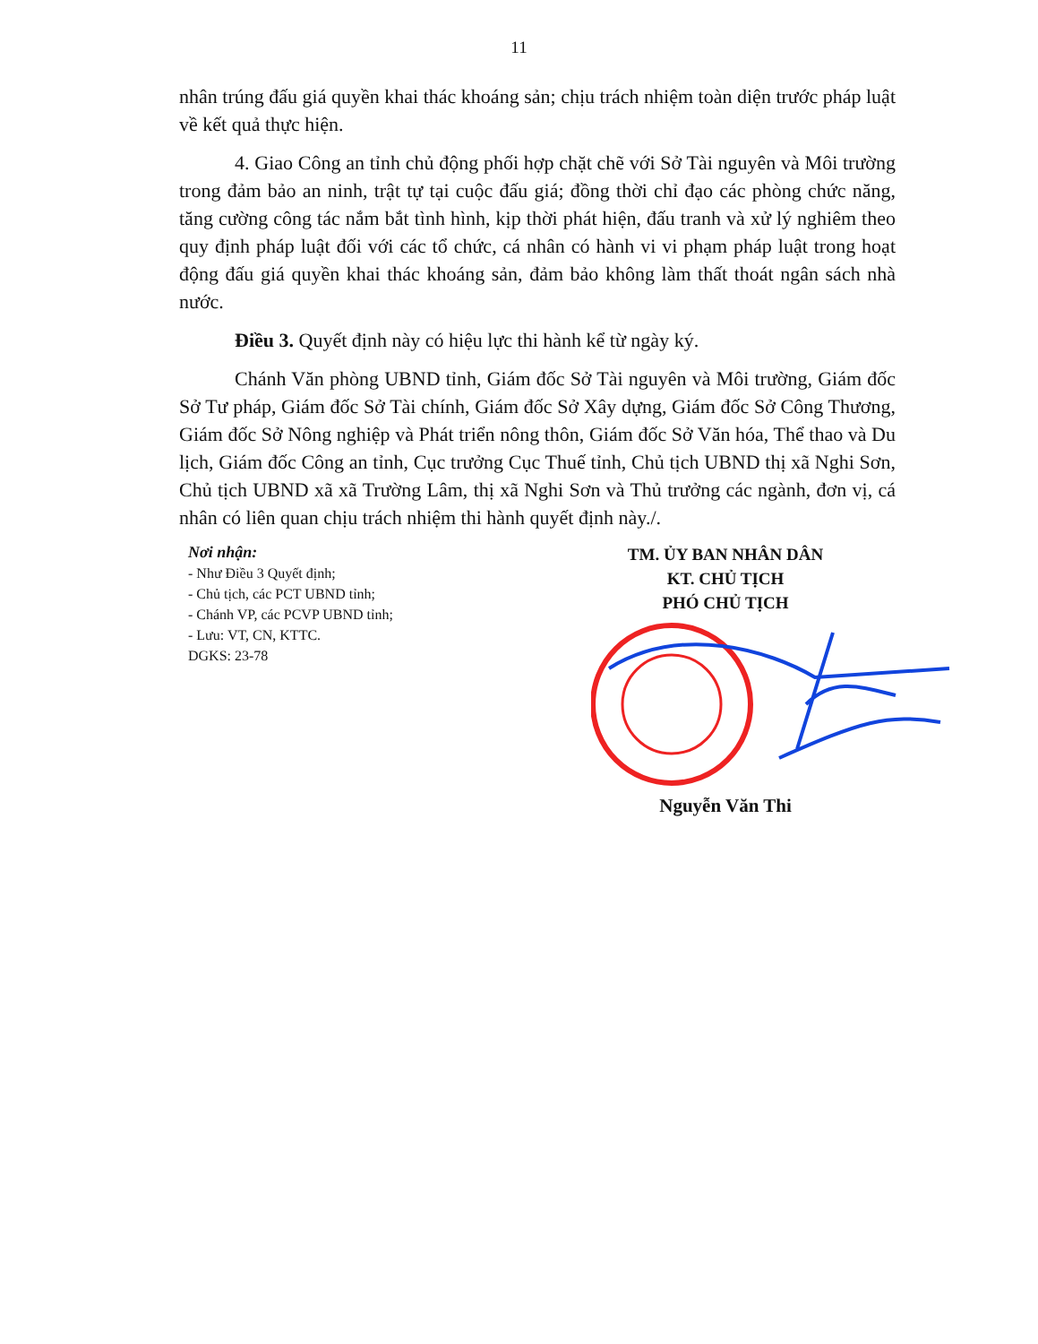11
nhân trúng đấu giá quyền khai thác khoáng sản; chịu trách nhiệm toàn diện trước pháp luật về kết quả thực hiện.
4. Giao Công an tỉnh chủ động phối hợp chặt chẽ với Sở Tài nguyên và Môi trường trong đảm bảo an ninh, trật tự tại cuộc đấu giá; đồng thời chỉ đạo các phòng chức năng, tăng cường công tác nắm bắt tình hình, kịp thời phát hiện, đấu tranh và xử lý nghiêm theo quy định pháp luật đối với các tổ chức, cá nhân có hành vi vi phạm pháp luật trong hoạt động đấu giá quyền khai thác khoáng sản, đảm bảo không làm thất thoát ngân sách nhà nước.
Điều 3. Quyết định này có hiệu lực thi hành kể từ ngày ký.
Chánh Văn phòng UBND tỉnh, Giám đốc Sở Tài nguyên và Môi trường, Giám đốc Sở Tư pháp, Giám đốc Sở Tài chính, Giám đốc Sở Xây dựng, Giám đốc Sở Công Thương, Giám đốc Sở Nông nghiệp và Phát triển nông thôn, Giám đốc Sở Văn hóa, Thể thao và Du lịch, Giám đốc Công an tỉnh, Cục trưởng Cục Thuế tỉnh, Chủ tịch UBND thị xã Nghi Sơn, Chủ tịch UBND xã xã Trường Lâm, thị xã Nghi Sơn và Thủ trưởng các ngành, đơn vị, cá nhân có liên quan chịu trách nhiệm thi hành quyết định này./.
Nơi nhận:
- Như Điều 3 Quyết định;
- Chủ tịch, các PCT UBND tỉnh;
- Chánh VP, các PCVP UBND tỉnh;
- Lưu: VT, CN, KTTC.
DGKS: 23-78
TM. ỦY BAN NHÂN DÂN
KT. CHỦ TỊCH
PHÓ CHỦ TỊCH
Nguyễn Văn Thi